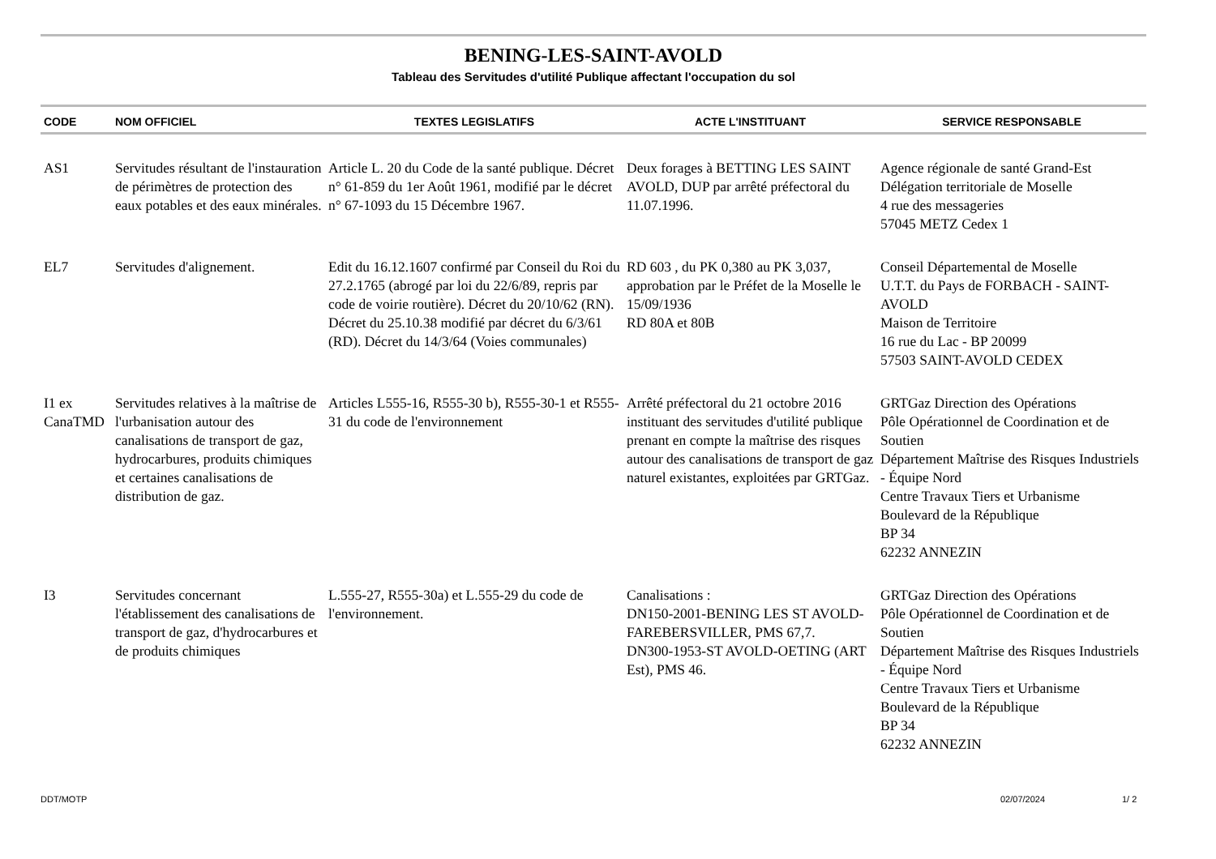BENING-LES-SAINT-AVOLD
Tableau des Servitudes d'utilité Publique affectant l'occupation du sol
| CODE | NOM OFFICIEL | TEXTES LEGISLATIFS | ACTE L'INSTITUANT | SERVICE RESPONSABLE |
| --- | --- | --- | --- | --- |
| AS1 | Servitudes résultant de l'instauration de périmètres de protection des eaux potables et des eaux minérales. | Article L. 20 du Code de la santé publique. Décret n° 61-859 du 1er Août 1961, modifié par le décret n° 67-1093 du 15 Décembre 1967. | Deux forages à BETTING LES SAINT AVOLD, DUP par arrêté préfectoral du 11.07.1996. | Agence régionale de santé Grand-Est Délégation territoriale de Moselle 4 rue des messageries 57045 METZ Cedex 1 |
| EL7 | Servitudes d'alignement. | Edit du 16.12.1607 confirmé par Conseil du Roi du 27.2.1765 (abrogé par loi du 22/6/89, repris par code de voirie routière). Décret du 20/10/62 (RN). Décret du 25.10.38 modifié par décret du 6/3/61 (RD). Décret du 14/3/64 (Voies communales) | RD 603 , du PK 0,380 au PK 3,037, approbation par le Préfet de la Moselle le 15/09/1936 RD 80A et 80B | Conseil Départemental de Moselle U.T.T. du Pays de FORBACH - SAINT-AVOLD Maison de Territoire 16 rue du Lac - BP 20099 57503 SAINT-AVOLD CEDEX |
| I1 ex CanaTMD | Servitudes relatives à la maîtrise de l'urbanisation autour des canalisations de transport de gaz, hydrocarbures, produits chimiques et certaines canalisations de distribution de gaz. | Articles L555-16, R555-30 b), R555-30-1 et R555-31 du code de l'environnement | Arrêté préfectoral du 21 octobre 2016 instituant des servitudes d'utilité publique prenant en compte la maîtrise des risques autour des canalisations de transport de gaz naturel existantes, exploitées par GRTGaz. | GRTGaz Direction des Opérations Pôle Opérationnel de Coordination et de Soutien Département Maîtrise des Risques Industriels - Équipe Nord Centre Travaux Tiers et Urbanisme Boulevard de la République BP 34 62232 ANNEZIN |
| I3 | Servitudes concernant l'établissement des canalisations de transport de gaz, d'hydrocarbures et de produits chimiques | L.555-27, R555-30a) et L.555-29 du code de l'environnement. | Canalisations : DN150-2001-BENING LES ST AVOLD-FAREBERSVILLER, PMS 67,7. DN300-1953-ST AVOLD-OETING (ART Est), PMS 46. | GRTGaz Direction des Opérations Pôle Opérationnel de Coordination et de Soutien Département Maîtrise des Risques Industriels - Équipe Nord Centre Travaux Tiers et Urbanisme Boulevard de la République BP 34 62232 ANNEZIN |
DDT/MOTP 02/07/2024 1/ 2